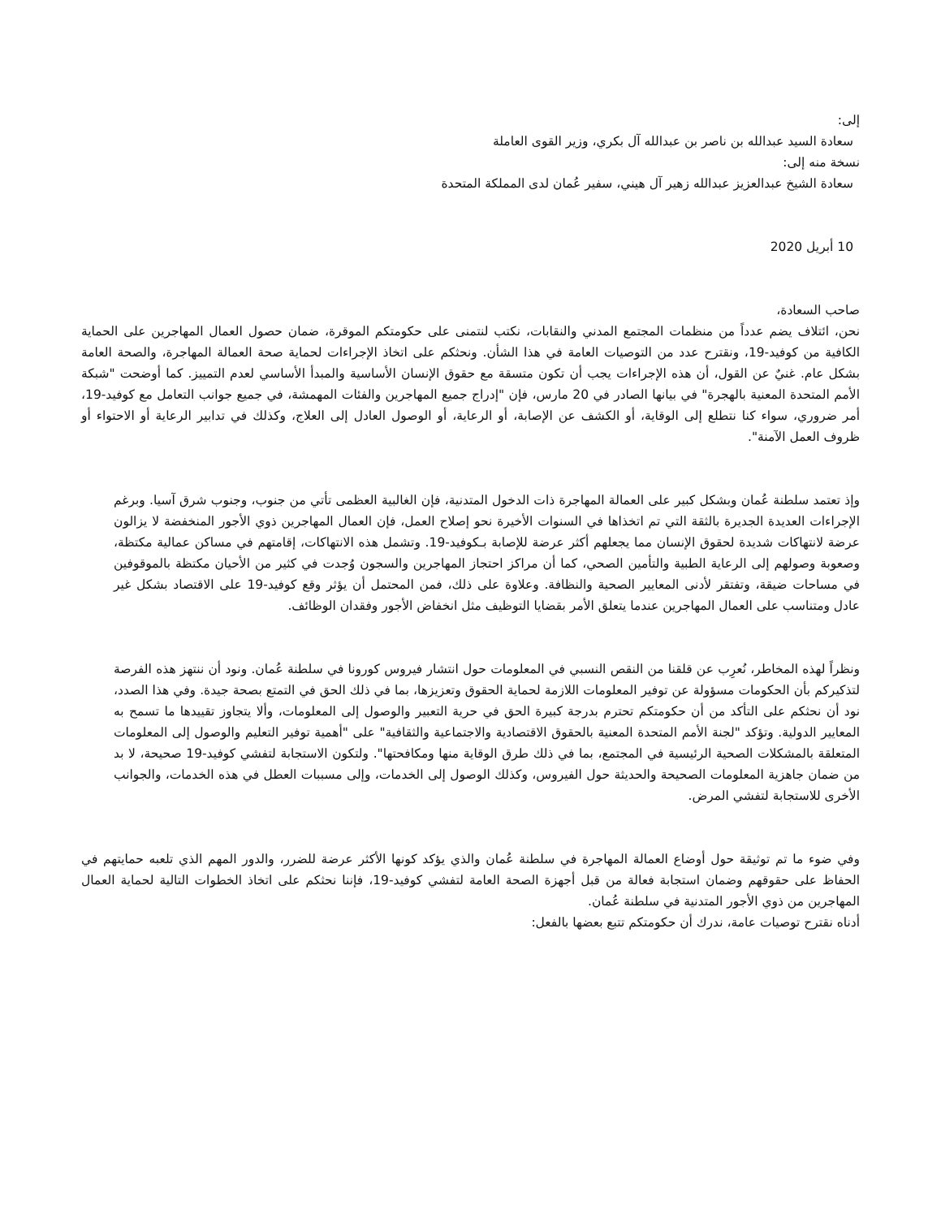إلى:
سعادة السيد عبدالله بن ناصر بن عبدالله آل بكري، وزير القوى العاملة
نسخة منه إلى:
سعادة الشيخ عبدالعزيز عبدالله زهير آل هيني، سفير عُمان لدى المملكة المتحدة
10 أبريل 2020
صاحب السعادة،
نحن، ائتلاف يضم عدداً من منظمات المجتمع المدني والنقابات، نكتب لنتمنى على حكومتكم الموقرة، ضمان حصول العمال المهاجرين على الحماية الكافية من كوفيد-19، ونقترح عدد من التوصيات العامة في هذا الشأن. ونحثكم على اتخاذ الإجراءات لحماية صحة العمالة المهاجرة، والصحة العامة بشكل عام. غنيٌ عن القول، أن هذه الإجراءات يجب أن تكون متسقة مع حقوق الإنسان الأساسية والمبدأ الأساسي لعدم التمييز. كما أوضحت "شبكة الأمم المتحدة المعنية بالهجرة" في بيانها الصادر في 20 مارس، فإن "إدراج جميع المهاجرين والفئات المهمشة، في جميع جوانب التعامل مع كوفيد-19، أمر ضروري، سواء كنا نتطلع إلى الوقاية، أو الكشف عن الإصابة، أو الرعاية، أو الوصول العادل إلى العلاج، وكذلك في تدابير الرعاية أو الاحتواء أو ظروف العمل الآمنة".
وإذ تعتمد سلطنة عُمان وبشكل كبير على العمالة المهاجرة ذات الدخول المتدنية، فإن الغالبية العظمى تأتي من جنوب، وجنوب شرق آسيا. وبرغم الإجراءات العديدة الجديرة بالثقة التي تم اتخذاها في السنوات الأخيرة نحو إصلاح العمل، فإن العمال المهاجرين ذوي الأجور المنخفضة لا يزالون عرضة لانتهاكات شديدة لحقوق الإنسان مما يجعلهم أكثر عرضة للإصابة بـكوفيد-19. وتشمل هذه الانتهاكات، إقامتهم في مساكن عمالية مكتظة، وصعوبة وصولهم إلى الرعاية الطبية والتأمين الصحي، كما أن مراكز احتجاز المهاجرين والسجون وُجدت في كثير من الأحيان مكتظة بالموقوفين في مساحات ضيقة، وتفتقر لأدنى المعايير الصحية والنظافة. وعلاوة على ذلك، فمن المحتمل أن يؤثر وقع كوفيد-19 على الاقتصاد بشكل غير عادل ومتناسب على العمال المهاجرين عندما يتعلق الأمر بقضايا التوظيف مثل انخفاض الأجور وفقدان الوظائف.
ونظراً لهذه المخاطر، نُعرِب عن قلقنا من النقص النسبي في المعلومات حول انتشار فيروس كورونا في سلطنة عُمان. ونود أن ننتهز هذه الفرصة لتذكيركم بأن الحكومات مسؤولة عن توفير المعلومات اللازمة لحماية الحقوق وتعزيزها، بما في ذلك الحق في التمتع بصحة جيدة. وفي هذا الصدد، نود أن نحثكم على التأكد من أن حكومتكم تحترم بدرجة كبيرة الحق في حرية التعبير والوصول إلى المعلومات، وألا يتجاوز تقييدها ما تسمح به المعايير الدولية. وتؤكد "لجنة الأمم المتحدة المعنية بالحقوق الاقتصادية والاجتماعية والثقافية" على "أهمية توفير التعليم والوصول إلى المعلومات المتعلقة بالمشكلات الصحية الرئيسية في المجتمع، بما في ذلك طرق الوقاية منها ومكافحتها". ولتكون الاستجابة لتفشي كوفيد-19 صحيحة، لا بد من ضمان جاهزية المعلومات الصحيحة والحديثة حول الفيروس، وكذلك الوصول إلى الخدمات، وإلى مسببات العطل في هذه الخدمات، والجوانب الأخرى للاستجابة لتفشي المرض.
وفي ضوء ما تم توثيقة حول أوضاع العمالة المهاجرة في سلطنة عُمان والذي يؤكد كونها الأكثر عرضة للضرر، والدور المهم الذي تلعبه حمايتهم في الحفاظ على حقوقهم وضمان استجابة فعالة من قبل أجهزة الصحة العامة لتفشي كوفيد-19، فإننا نحثكم على اتخاذ الخطوات التالية لحماية العمال المهاجرين من ذوي الأجور المتدنية في سلطنة عُمان.
أدناه نقترح توصيات عامة، ندرك أن حكومتكم تتبع بعضها بالفعل: